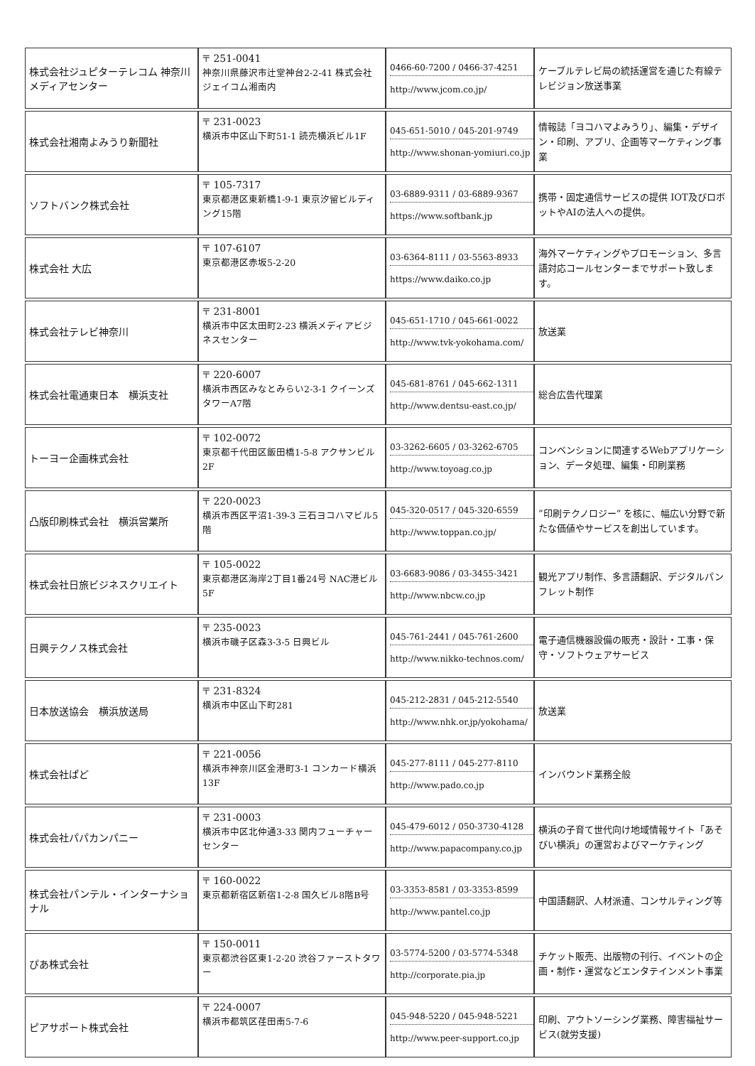| 株式会社ジュピターテレコム 神奈川メディアセンター | 〒 251-0041 神奈川県藤沢市辻堂神台2-2-41 株式会社ジェイコム湘南内 | 0466-60-7200 / 0466-37-4251 http://www.jcom.co.jp/ | ケーブルテレビ局の統括運営を通じた有線テレビジョン放送事業 |
| 株式会社湘南よみうり新聞社 | 〒 231-0023 横浜市中区山下町51-1 読売横浜ビル1F | 045-651-5010 / 045-201-9749 http://www.shonan-yomiuri.co.jp | 情報誌「ヨコハマよみうり」、編集・デザイン・印刷、アプリ、企画等マーケティング事業 |
| ソフトバンク株式会社 | 〒 105-7317 東京都港区東新橋1-9-1 東京汐留ビルディング15階 | 03-6889-9311 / 03-6889-9367 https://www.softbank.jp | 携帯・固定通信サービスの提供 IOT及びロボットやAIの法人への提供。 |
| 株式会社 大広 | 〒 107-6107 東京都港区赤坂5-2-20 | 03-6364-8111 / 03-5563-8933 https://www.daiko.co.jp | 海外マーケティングやプロモーション、多言語対応コールセンターまでサポート致します。 |
| 株式会社テレビ神奈川 | 〒 231-8001 横浜市中区太田町2-23 横浜メディアビジネスセンター | 045-651-1710 / 045-661-0022 http://www.tvk-yokohama.com/ | 放送業 |
| 株式会社電通東日本 横浜支社 | 〒 220-6007 横浜市西区みなとみらい2-3-1 クイーンズタワーA7階 | 045-681-8761 / 045-662-1311 http://www.dentsu-east.co.jp/ | 総合広告代理業 |
| トーヨー企画株式会社 | 〒 102-0072 東京都千代田区飯田橋1-5-8 アクサンビル2F | 03-3262-6605 / 03-3262-6705 http://www.toyoag.co.jp | コンベンションに関連するWebアプリケーション、データ処理、編集・印刷業務 |
| 凸版印刷株式会社 横浜営業所 | 〒 220-0023 横浜市西区平沼1-39-3 三石ヨコハマビル5階 | 045-320-0517 / 045-320-6559 http://www.toppan.co.jp/ | ”印刷テクノロジー” を核に、幅広い分野で新たな価値やサービスを創出しています。 |
| 株式会社日旅ビジネスクリエイト | 〒 105-0022 東京都港区海岸2丁目1番24号 NAC港ビル5F | 03-6683-9086 / 03-3455-3421 http://www.nbcw.co.jp | 観光アプリ制作、多言語翻訳、デジタルパンフレット制作 |
| 日興テクノス株式会社 | 〒 235-0023 横浜市磯子区森3-3-5 日興ビル | 045-761-2441 / 045-761-2600 http://www.nikko-technos.com/ | 電子通信機器設備の販売・設計・工事・保守・ソフトウェアサービス |
| 日本放送協会 横浜放送局 | 〒 231-8324 横浜市中区山下町281 | 045-212-2831 / 045-212-5540 http://www.nhk.or.jp/yokohama/ | 放送業 |
| 株式会社ぱど | 〒 221-0056 横浜市神奈川区金港町3-1 コンカード横浜13F | 045-277-8111 / 045-277-8110 http://www.pado.co.jp | インバウンド業務全般 |
| 株式会社パパカンパニー | 〒 231-0003 横浜市中区北仲通3-33 関内フューチャーセンター | 045-479-6012 / 050-3730-4128 http://www.papacompany.co.jp | 横浜の子育て世代向け地域情報サイト「あそびい横浜」の運営およびマーケティング |
| 株式会社パンテル・インターナショナル | 〒 160-0022 東京都新宿区新宿1-2-8 国久ビル8階B号 | 03-3353-8581 / 03-3353-8599 http://www.pantel.co.jp | 中国語翻訳、人材派遣、コンサルティング等 |
| ぴあ株式会社 | 〒 150-0011 東京都渋谷区東1-2-20 渋谷ファーストタワー | 03-5774-5200 / 03-5774-5348 http://corporate.pia.jp | チケット販売、出版物の刊行、イベントの企画・制作・運営などエンタテインメント事業 |
| ピアサポート株式会社 | 〒 224-0007 横浜市都筑区荏田南5-7-6 | 045-948-5220 / 045-948-5221 http://www.peer-support.co.jp | 印刷、アウトソーシング業務、障害福祉サービス(就労支援) |